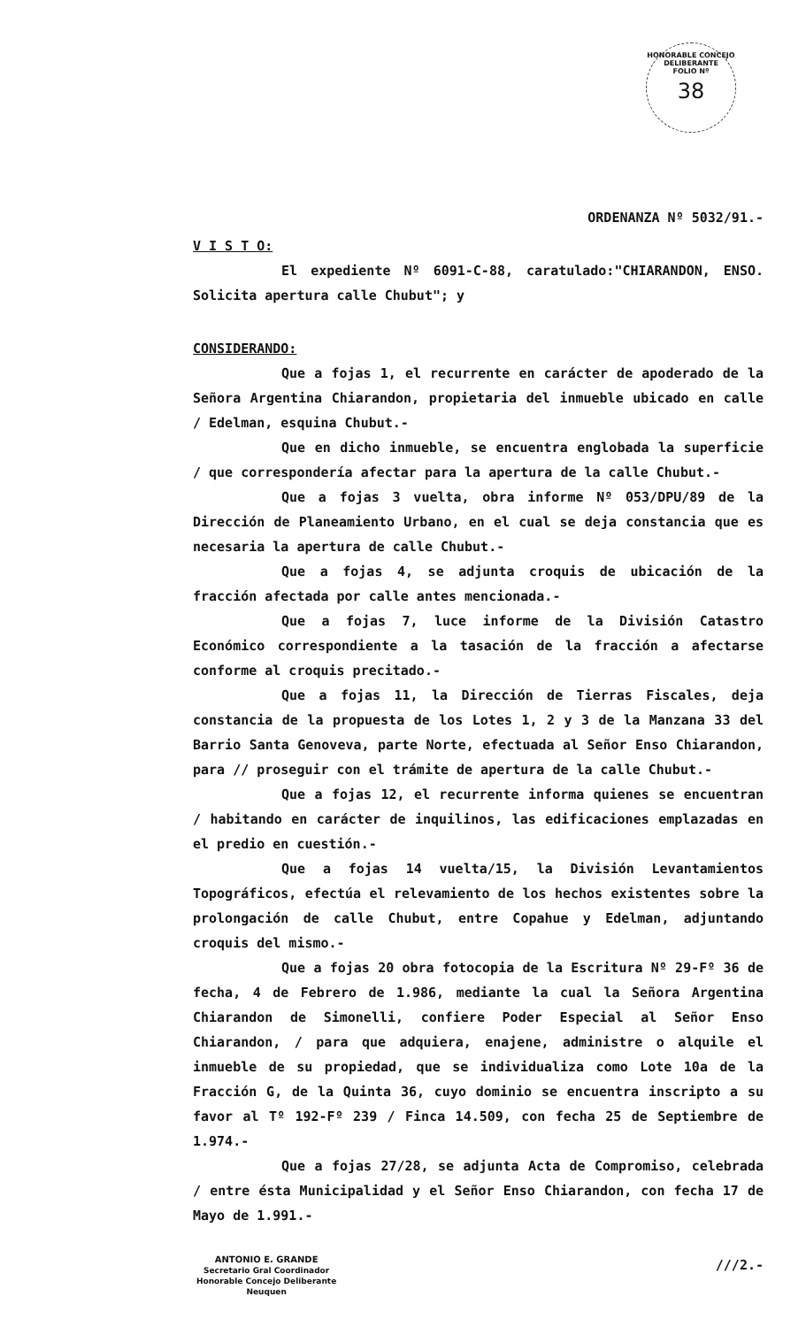HONORABLE CONCEJO DELIBERANTE
FOLIO Nº
38
ORDENANZA Nº 5032/91.-
V I S T O:
El expediente Nº 6091-C-88, caratulado:"CHIARANDON, ENSO. Solicita apertura calle Chubut"; y
CONSIDERANDO:
Que a fojas 1, el recurrente en carácter de apoderado de la Señora Argentina Chiarandon, propietaria del inmueble ubicado en calle / Edelman, esquina Chubut.-
Que en dicho inmueble, se encuentra englobada la superficie / que correspondería afectar para la apertura de la calle Chubut.-
Que a fojas 3 vuelta, obra informe Nº 053/DPU/89 de la Dirección de Planeamiento Urbano, en el cual se deja constancia que es necesaria la apertura de calle Chubut.-
Que a fojas 4, se adjunta croquis de ubicación de la fracción afectada por calle antes mencionada.-
Que a fojas 7, luce informe de la División Catastro Económico correspondiente a la tasación de la fracción a afectarse conforme al croquis precitado.-
Que a fojas 11, la Dirección de Tierras Fiscales, deja constancia de la propuesta de los Lotes 1, 2 y 3 de la Manzana 33 del Barrio Santa Genoveva, parte Norte, efectuada al Señor Enso Chiarandon, para // proseguir con el trámite de apertura de la calle Chubut.-
Que a fojas 12, el recurrente informa quienes se encuentran / habitando en carácter de inquilinos, las edificaciones emplazadas en el predio en cuestión.-
Que a fojas 14 vuelta/15, la División Levantamientos Topográficos, efectúa el relevamiento de los hechos existentes sobre la prolongación de calle Chubut, entre Copahue y Edelman, adjuntando croquis del mismo.-
Que a fojas 20 obra fotocopia de la Escritura Nº 29-Fº 36 de fecha, 4 de Febrero de 1.986, mediante la cual la Señora Argentina Chiarandon de Simonelli, confiere Poder Especial al Señor Enso Chiarandon, / para que adquiera, enajene, administre o alquile el inmueble de su propiedad, que se individualiza como Lote 10a de la Fracción G, de la Quinta 36, cuyo dominio se encuentra inscripto a su favor al Tº 192-Fº 239 / Finca 14.509, con fecha 25 de Septiembre de 1.974.-
Que a fojas 27/28, se adjunta Acta de Compromiso, celebrada / entre ésta Municipalidad y el Señor Enso Chiarandon, con fecha 17 de Mayo de 1.991.-
///2.-
ANTONIO E. GRANDE
Secretario Gral Coordinador
Honorable Concejo Deliberante
Neuquen